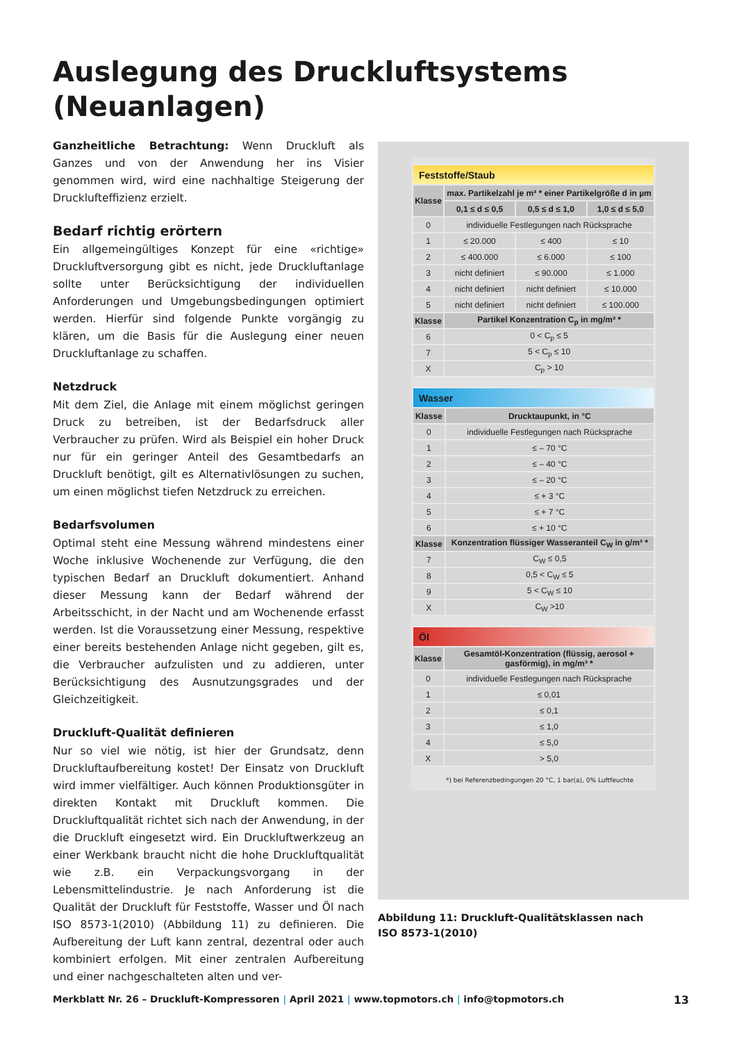Auslegung des Druckluftsystems
(Neuanlagen)
Ganzheitliche Betrachtung: Wenn Druckluft als Ganzes und von der Anwendung her ins Visier genommen wird, wird eine nachhaltige Steigerung der Drucklufteffizienz erzielt.
Bedarf richtig erörtern
Ein allgemeingültiges Konzept für eine «richtige» Druckluftversorgung gibt es nicht, jede Druckluftanlage sollte unter Berücksichtigung der individuellen Anforderungen und Umgebungsbedingungen optimiert werden. Hierfür sind folgende Punkte vorgängig zu klären, um die Basis für die Auslegung einer neuen Druckluftanlage zu schaffen.
Netzdruck
Mit dem Ziel, die Anlage mit einem möglichst geringen Druck zu betreiben, ist der Bedarfsdruck aller Verbraucher zu prüfen. Wird als Beispiel ein hoher Druck nur für ein geringer Anteil des Gesamtbedarfs an Druckluft benötigt, gilt es Alternativlösungen zu suchen, um einen möglichst tiefen Netzdruck zu erreichen.
Bedarfsvolumen
Optimal steht eine Messung während mindestens einer Woche inklusive Wochenende zur Verfügung, die den typischen Bedarf an Druckluft dokumentiert. Anhand dieser Messung kann der Bedarf während der Arbeitsschicht, in der Nacht und am Wochenende erfasst werden. Ist die Voraussetzung einer Messung, respektive einer bereits bestehenden Anlage nicht gegeben, gilt es, die Verbraucher aufzulisten und zu addieren, unter Berücksichtigung des Ausnutzungsgrades und der Gleichzeitigkeit.
Druckluft-Qualität definieren
Nur so viel wie nötig, ist hier der Grundsatz, denn Druckluftaufbereitung kostet! Der Einsatz von Druckluft wird immer vielfältiger. Auch können Produktionsgüter in direkten Kontakt mit Druckluft kommen. Die Druckluftqualität richtet sich nach der Anwendung, in der die Druckluft eingesetzt wird. Ein Druckluftwerkzeug an einer Werkbank braucht nicht die hohe Druckluftqualität wie z.B. ein Verpackungsvorgang in der Lebensmittelindustrie. Je nach Anforderung ist die Qualität der Druckluft für Feststoffe, Wasser und Öl nach ISO 8573-1(2010) (Abbildung 11) zu definieren. Die Aufbereitung der Luft kann zentral, dezentral oder auch kombiniert erfolgen. Mit einer zentralen Aufbereitung und einer nachgeschalteten alten und ver-
| Feststoffe/Staub | | | |
| Klasse | max. Partikelzahl je m³ * einer Partikelgröße d in µm | | |
| | 0,1 ≤ d ≤ 0,5 | 0,5 ≤ d ≤ 1,0 | 1,0 ≤ d ≤ 5,0 |
| 0 | individuelle Festlegungen nach Rücksprache | | |
| 1 | ≤ 20.000 | ≤ 400 | ≤ 10 |
| 2 | ≤ 400.000 | ≤ 6.000 | ≤ 100 |
| 3 | nicht definiert | ≤ 90.000 | ≤ 1.000 |
| 4 | nicht definiert | nicht definiert | ≤ 10.000 |
| 5 | nicht definiert | nicht definiert | ≤ 100.000 |
| Klasse | Partikel Konzentration C<sub>p</sub> in mg/m³ * | | |
| 6 | 0 < C<sub>p</sub> ≤ 5 | | |
| 7 | 5 < C<sub>p</sub> ≤ 10 | | |
| X | C<sub>p</sub> > 10 | | |
| Wasser | |
| Klasse | Drucktaupunkt, in °C |
| 0 | individuelle Festlegungen nach Rücksprache |
| 1 | ≤ – 70 °C |
| 2 | ≤ – 40 °C |
| 3 | ≤ – 20 °C |
| 4 | ≤ + 3 °C |
| 5 | ≤ + 7 °C |
| 6 | ≤ + 10 °C |
| Klasse | Konzentration flüssiger Wasseranteil C<sub>W</sub> in g/m³ * |
| 7 | C<sub>W</sub> ≤ 0,5 |
| 8 | 0,5 < C<sub>W</sub> ≤ 5 |
| 9 | 5 < C<sub>W</sub> ≤ 10 |
| X | C<sub>W</sub> >10 |
| Öl | |
| Klasse | Gesamtöl-Konzentration (flüssig, aerosol + gasförmig), in mg/m³ * |
| 0 | individuelle Festlegungen nach Rücksprache |
| 1 | ≤ 0,01 |
| 2 | ≤ 0,1 |
| 3 | ≤ 1,0 |
| 4 | ≤ 5,0 |
| X | > 5,0 |
*) bei Referenzbedingungen 20 °C, 1 bar(a), 0% Luftfeuchte
Abbildung 11: Druckluft-Qualitätsklassen nach
ISO 8573-1(2010)
Merkblatt Nr. 26 – Druckluft-Kompressoren | April 2021 | www.topmotors.ch | info@topmotors.ch 13